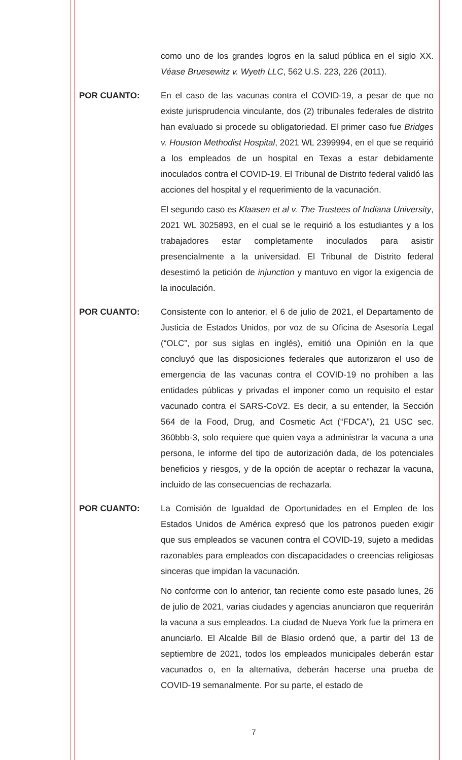como uno de los grandes logros en la salud pública en el siglo XX. Véase Bruesewitz v. Wyeth LLC, 562 U.S. 223, 226 (2011).
POR CUANTO: En el caso de las vacunas contra el COVID-19, a pesar de que no existe jurisprudencia vinculante, dos (2) tribunales federales de distrito han evaluado si procede su obligatoriedad. El primer caso fue Bridges v. Houston Methodist Hospital, 2021 WL 2399994, en el que se requirió a los empleados de un hospital en Texas a estar debidamente inoculados contra el COVID-19. El Tribunal de Distrito federal validó las acciones del hospital y el requerimiento de la vacunación.
El segundo caso es Klaasen et al v. The Trustees of Indiana University, 2021 WL 3025893, en el cual se le requirió a los estudiantes y a los trabajadores estar completamente inoculados para asistir presencialmente a la universidad. El Tribunal de Distrito federal desestimó la petición de injunction y mantuvo en vigor la exigencia de la inoculación.
POR CUANTO: Consistente con lo anterior, el 6 de julio de 2021, el Departamento de Justicia de Estados Unidos, por voz de su Oficina de Asesoría Legal (“OLC”, por sus siglas en inglés), emitió una Opinión en la que concluyó que las disposiciones federales que autorizaron el uso de emergencia de las vacunas contra el COVID-19 no prohíben a las entidades públicas y privadas el imponer como un requisito el estar vacunado contra el SARS-CoV2. Es decir, a su entender, la Sección 564 de la Food, Drug, and Cosmetic Act (“FDCA”), 21 USC sec. 360bbb-3, solo requiere que quien vaya a administrar la vacuna a una persona, le informe del tipo de autorización dada, de los potenciales beneficios y riesgos, y de la opción de aceptar o rechazar la vacuna, incluido de las consecuencias de rechazarla.
POR CUANTO: La Comisión de Igualdad de Oportunidades en el Empleo de los Estados Unidos de América expresó que los patronos pueden exigir que sus empleados se vacunen contra el COVID-19, sujeto a medidas razonables para empleados con discapacidades o creencias religiosas sinceras que impidan la vacunación.
No conforme con lo anterior, tan reciente como este pasado lunes, 26 de julio de 2021, varias ciudades y agencias anunciaron que requerirán la vacuna a sus empleados. La ciudad de Nueva York fue la primera en anunciarlo. El Alcalde Bill de Blasio ordenó que, a partir del 13 de septiembre de 2021, todos los empleados municipales deberán estar vacunados o, en la alternativa, deberán hacerse una prueba de COVID-19 semanalmente. Por su parte, el estado de
7